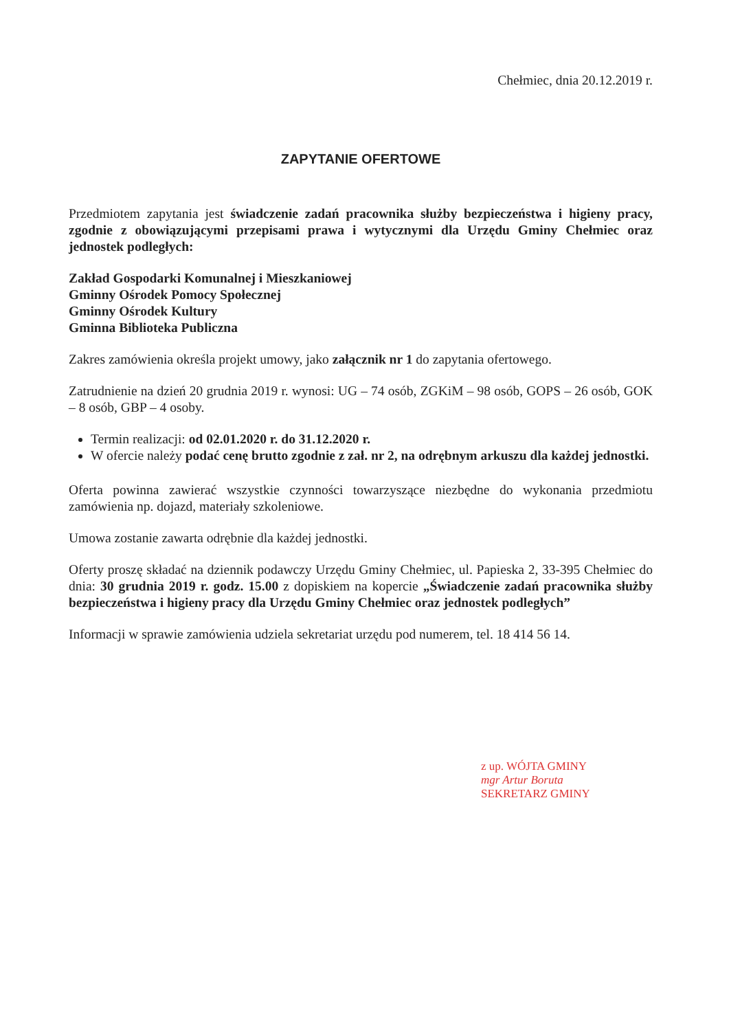Chełmiec, dnia 20.12.2019 r.
ZAPYTANIE OFERTOWE
Przedmiotem zapytania jest świadczenie zadań pracownika służby bezpieczeństwa i higieny pracy, zgodnie z obowiązującymi przepisami prawa i wytycznymi dla Urzędu Gminy Chełmiec oraz jednostek podległych:
Zakład Gospodarki Komunalnej i Mieszkaniowej
Gminny Ośrodek Pomocy Społecznej
Gminny Ośrodek Kultury
Gminna Biblioteka Publiczna
Zakres zamówienia określa projekt umowy, jako załącznik nr 1 do zapytania ofertowego.
Zatrudnienie na dzień 20 grudnia 2019 r. wynosi: UG – 74 osób, ZGKiM – 98 osób, GOPS – 26 osób, GOK – 8 osób, GBP – 4 osoby.
Termin realizacji: od 02.01.2020 r. do 31.12.2020 r.
W ofercie należy podać cenę brutto zgodnie z zał. nr 2, na odrębnym arkuszu dla każdej jednostki.
Oferta powinna zawierać wszystkie czynności towarzyszące niezbędne do wykonania przedmiotu zamówienia np. dojazd, materiały szkoleniowe.
Umowa zostanie zawarta odrębnie dla każdej jednostki.
Oferty proszę składać na dziennik podawczy Urzędu Gminy Chełmiec, ul. Papieska 2, 33-395 Chełmiec do dnia: 30 grudnia 2019 r. godz. 15.00 z dopiskiem na kopercie „Świadczenie zadań pracownika służby bezpieczeństwa i higieny pracy dla Urzędu Gminy Chełmiec oraz jednostek podległych”
Informacji w sprawie zamówienia udziela sekretariat urzędu pod numerem, tel. 18 414 56 14.
z up. WÓJTA GMINY
mgr Artur Boruta
SEKRETARZ GMINY